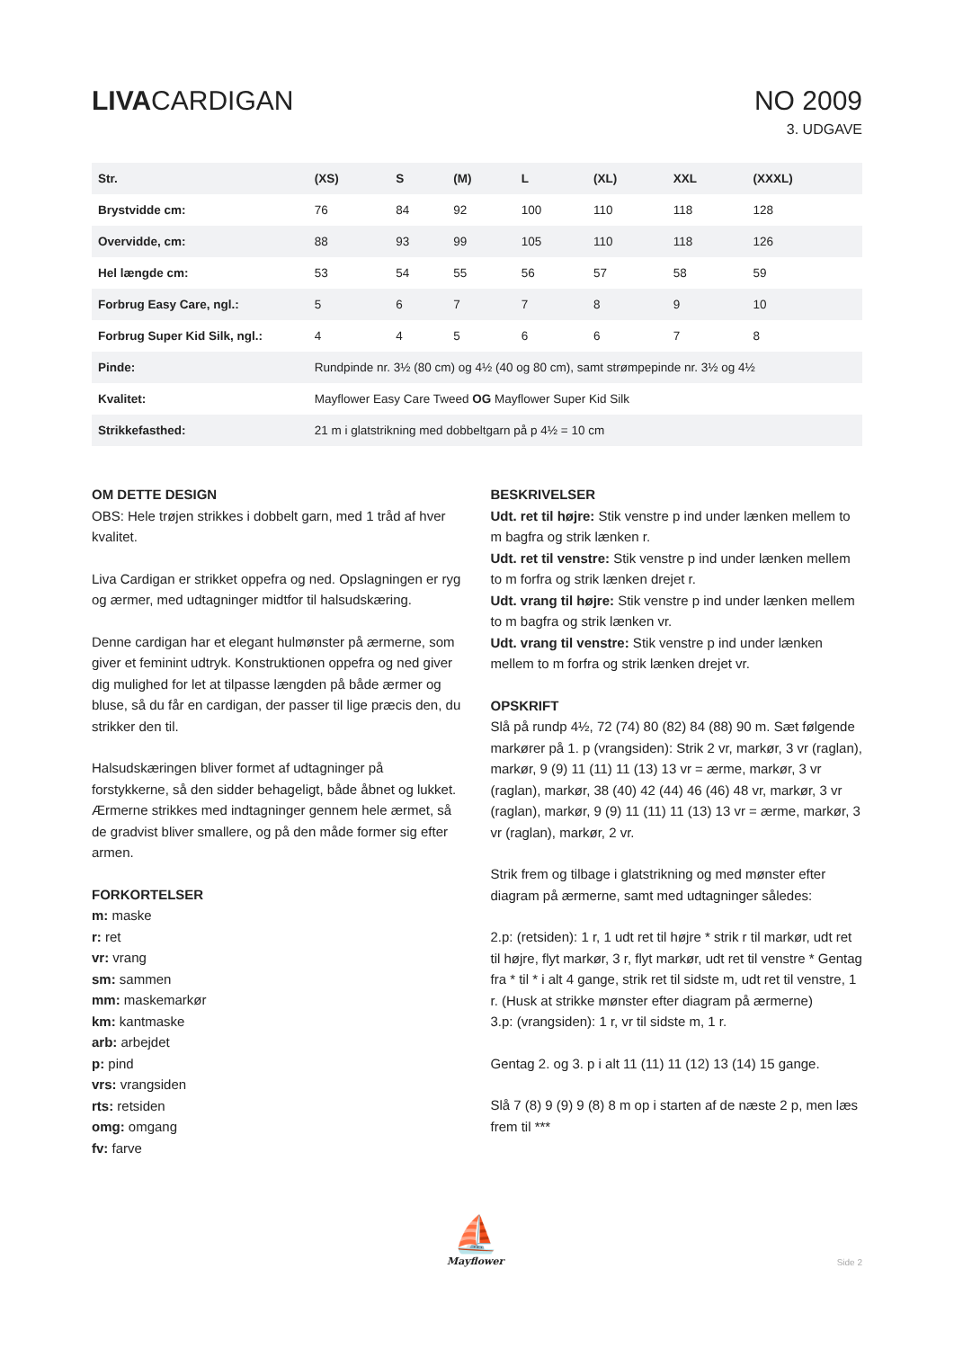LIVACARDIGAN NO 2009
3. UDGAVE
| Str. | (XS) | S | (M) | L | (XL) | XXL | (XXXL) |
| --- | --- | --- | --- | --- | --- | --- | --- |
| Brystvidde cm: | 76 | 84 | 92 | 100 | 110 | 118 | 128 |
| Overvidde, cm: | 88 | 93 | 99 | 105 | 110 | 118 | 126 |
| Hel længde cm: | 53 | 54 | 55 | 56 | 57 | 58 | 59 |
| Forbrug Easy Care, ngl.: | 5 | 6 | 7 | 7 | 8 | 9 | 10 |
| Forbrug Super Kid Silk, ngl.: | 4 | 4 | 5 | 6 | 6 | 7 | 8 |
| Pinde: | Rundpinde nr. 3½ (80 cm) og 4½ (40 og 80 cm), samt strømpepinde nr. 3½ og 4½ | | | | | | |
| Kvalitet: | Mayflower Easy Care Tweed OG Mayflower Super Kid Silk | | | | | | |
| Strikkefasthed: | 21 m i glatstrikning med dobbeltgarn på p 4½ = 10 cm | | | | | | |
OM DETTE DESIGN
OBS: Hele trøjen strikkes i dobbelt garn, med 1 tråd af hver kvalitet.
Liva Cardigan er strikket oppefra og ned. Opslagningen er ryg og ærmer, med udtagninger midtfor til halsudskæring.
Denne cardigan har et elegant hulmønster på ærmerne, som giver et feminint udtryk. Konstruktionen oppefra og ned giver dig mulighed for let at tilpasse længden på både ærmer og bluse, så du får en cardigan, der passer til lige præcis den, du strikker den til.
Halsudskæringen bliver formet af udtagninger på forstykkerne, så den sidder behageligt, både åbnet og lukket. Ærmerne strikkes med indtagninger gennem hele ærmet, så de gradvist bliver smallere, og på den måde former sig efter armen.
FORKORTELSER
m: maske
r: ret
vr: vrang
sm: sammen
mm: maskemarkør
km: kantmaske
arb: arbejdet
p: pind
vrs: vrangsiden
rts: retsiden
omg: omgang
fv: farve
BESKRIVELSER
Udt. ret til højre: Stik venstre p ind under lænken mellem to m bagfra og strik lænken r.
Udt. ret til venstre: Stik venstre p ind under lænken mellem to m forfra og strik lænken drejet r.
Udt. vrang til højre: Stik venstre p ind under lænken mellem to m bagfra og strik lænken vr.
Udt. vrang til venstre: Stik venstre p ind under lænken mellem to m forfra og strik lænken drejet vr.
OPSKRIFT
Slå på rundp 4½, 72 (74) 80 (82) 84 (88) 90 m. Sæt følgende markører på 1. p (vrangsiden): Strik 2 vr, markør, 3 vr (raglan), markør, 9 (9) 11 (11) 11 (13) 13 vr = ærme, markør, 3 vr (raglan), markør, 38 (40) 42 (44) 46 (46) 48 vr, markør, 3 vr (raglan), markør, 9 (9) 11 (11) 11 (13) 13 vr = ærme, markør, 3 vr (raglan), markør, 2 vr.
Strik frem og tilbage i glatstrikning og med mønster efter diagram på ærmerne, samt med udtagninger således:
2.p: (retsiden): 1 r, 1 udt ret til højre * strik r til markør, udt ret til højre, flyt markør, 3 r, flyt markør, udt ret til venstre * Gentag fra * til * i alt 4 gange, strik ret til sidste m, udt ret til venstre, 1 r. (Husk at strikke mønster efter diagram på ærmerne)
3.p: (vrangsiden): 1 r, vr til sidste m, 1 r.
Gentag 2. og 3. p i alt 11 (11) 11 (12) 13 (14) 15 gange.
Slå 7 (8) 9 (9) 9 (8) 8 m op i starten af de næste 2 p, men læs frem til ***
⛵
Mayflower
Side 2